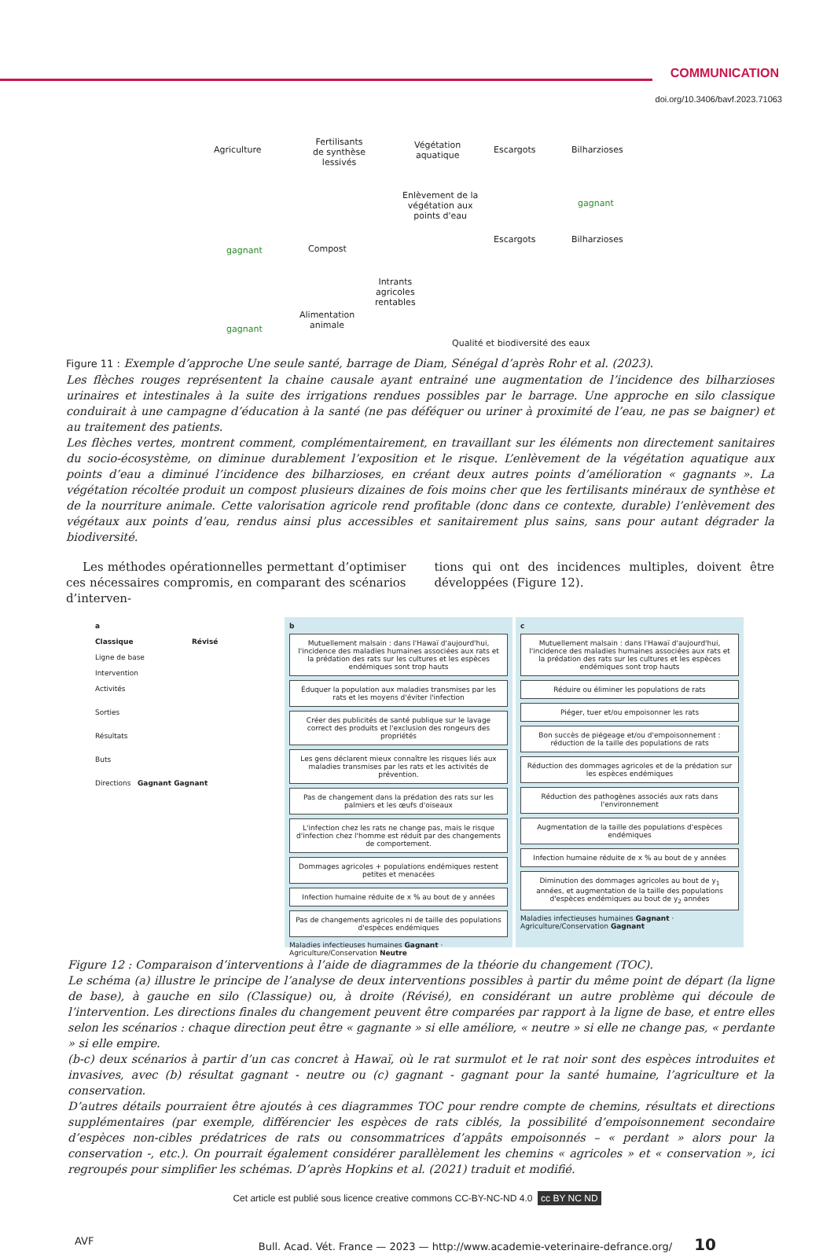COMMUNICATION
doi.org/10.3406/bavf.2023.71063
Agriculture
Fertilisants
de synthèse
lessivés
Végétation
aquatique
Escargots Bilharzioses
Enlèvement de la
végétation aux
points d'eau
gagnant Compost
Escargots Bilharzioses
gagnant
Intrants
agricoles
rentables
gagnant
Alimentation
animale
Qualité et biodiversité des eaux
Figure 11 : Exemple d’approche Une seule santé, barrage de Diam, Sénégal d’après Rohr et al. (2023).
Les flèches rouges représentent la chaine causale ayant entrainé une augmentation de l’incidence des bilharzioses urinaires et intestinales à la suite des irrigations rendues possibles par le barrage. Une approche en silo classique conduirait à une campagne d’éducation à la santé (ne pas déféquer ou uriner à proximité de l’eau, ne pas se baigner) et au traitement des patients.
Les flèches vertes, montrent comment, complémentairement, en travaillant sur les éléments non directement sanitaires du socio-écosystème, on diminue durablement l’exposition et le risque. L’enlèvement de la végétation aquatique aux points d’eau a diminué l’incidence des bilharzioses, en créant deux autres points d’amélioration « gagnants ». La végétation récoltée produit un compost plusieurs dizaines de fois moins cher que les fertilisants minéraux de synthèse et de la nourriture animale. Cette valorisation agricole rend profitable (donc dans ce contexte, durable) l’enlèvement des végétaux aux points d’eau, rendus ainsi plus accessibles et sanitairement plus sains, sans pour autant dégrader la biodiversité.
Les méthodes opérationnelles permettant d’optimiser ces nécessaires compromis, en comparant des scénarios d’interven-
tions qui ont des incidences multiples, doivent être développées (Figure 12).
a
Classique Révisé
Ligne de base
Intervention
Activités
Sorties
Résultats
Buts
Directions Gagnant Gagnant
b
Mutuellement malsain : dans l'Hawaï d'aujourd'hui, l'incidence des maladies humaines associées aux rats et la prédation des rats sur les cultures et les espèces endémiques sont trop hauts
Éduquer la population aux maladies transmises par les rats et les moyens d'éviter l'infection
Créer des publicités de santé publique sur le lavage correct des produits et l'exclusion des rongeurs des propriétés
Les gens déclarent mieux connaître les risques liés aux maladies transmises par les rats et les activités de prévention.
Pas de changement dans la prédation des rats sur les palmiers et les œufs d'oiseaux
L'infection chez les rats ne change pas, mais le risque d'infection chez l'homme est réduit par des changements de comportement.
Dommages agricoles + populations endémiques restent petites et menacées
Infection humaine réduite de x % au bout de y années
Pas de changements agricoles ni de taille des populations d'espèces endémiques
Maladies infectieuses humaines Gagnant · Agriculture/Conservation Neutre
c
Mutuellement malsain : dans l'Hawaï d'aujourd'hui, l'incidence des maladies humaines associées aux rats et la prédation des rats sur les cultures et les espèces endémiques sont trop hauts
Réduire ou éliminer les populations de rats
Piéger, tuer et/ou empoisonner les rats
Bon succès de piégeage et/ou d'empoisonnement : réduction de la taille des populations de rats
Réduction des dommages agricoles et de la prédation sur les espèces endémiques
Réduction des pathogènes associés aux rats dans l'environnement
Augmentation de la taille des populations d'espèces endémiques
Infection humaine réduite de x % au bout de y années
Diminution des dommages agricoles au bout de y<sub>1</sub> années, et augmentation de la taille des populations d'espèces endémiques au bout de y<sub>2</sub> années
Maladies infectieuses humaines Gagnant · Agriculture/Conservation Gagnant
Figure 12 : Comparaison d’interventions à l’aide de diagrammes de la théorie du changement (TOC).
Le schéma (a) illustre le principe de l’analyse de deux interventions possibles à partir du même point de départ (la ligne de base), à gauche en silo (Classique) ou, à droite (Révisé), en considérant un autre problème qui découle de l’intervention. Les directions finales du changement peuvent être comparées par rapport à la ligne de base, et entre elles selon les scénarios : chaque direction peut être « gagnante » si elle améliore, « neutre » si elle ne change pas, « perdante » si elle empire.
(b-c) deux scénarios à partir d’un cas concret à Hawaï, où le rat surmulot et le rat noir sont des espèces introduites et invasives, avec (b) résultat gagnant - neutre ou (c) gagnant - gagnant pour la santé humaine, l’agriculture et la conservation.
D’autres détails pourraient être ajoutés à ces diagrammes TOC pour rendre compte de chemins, résultats et directions supplémentaires (par exemple, différencier les espèces de rats ciblés, la possibilité d’empoisonnement secondaire d’espèces non-cibles prédatrices de rats ou consommatrices d’appâts empoisonnés – « perdant » alors pour la conservation -, etc.). On pourrait également considérer parallèlement les chemins « agricoles » et « conservation », ici regroupés pour simplifier les schémas. D’après Hopkins et al. (2021) traduit et modifié.
Cet article est publié sous licence creative commons CC-BY-NC-ND 4.0 cc BY NC ND
AVF Bull. Acad. Vét. France — 2023 — http://www.academie-veterinaire-defrance.org/ 10